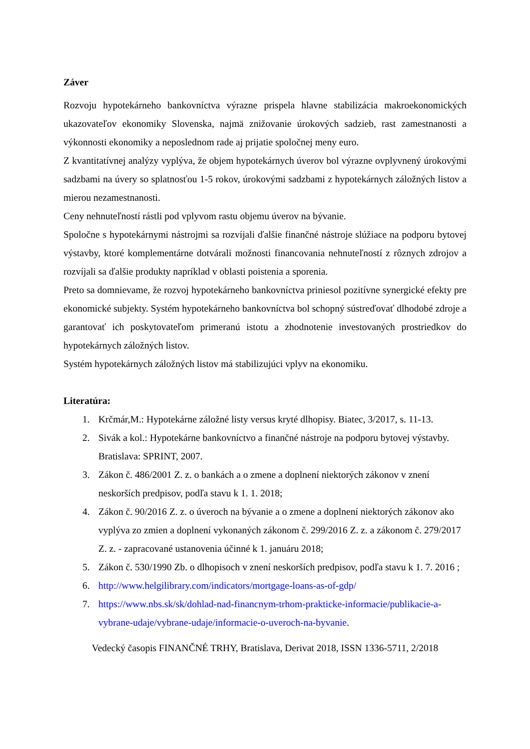Záver
Rozvoju hypotekárneho bankovníctva výrazne prispela hlavne stabilizácia makroekonomických ukazovateľov ekonomiky Slovenska, najmä znižovanie úrokových sadzieb, rast zamestnanosti a výkonnosti ekonomiky a neposlednom rade aj prijatie spoločnej meny euro.
Z kvantitatívnej analýzy vyplýva, že objem hypotekárnych úverov bol výrazne ovplyvnený úrokovými sadzbami na úvery so splatnosťou 1-5 rokov, úrokovými sadzbami z hypotekárnych záložných listov a mierou nezamestnanosti.
Ceny nehnuteľností rástli pod vplyvom rastu objemu úverov na bývanie.
Spoločne s hypotekárnymi nástrojmi sa rozvíjali ďalšie finančné nástroje slúžiace na podporu bytovej výstavby, ktoré komplementárne dotvárali možnosti financovania nehnuteľností z rôznych zdrojov a rozvíjali sa ďalšie produkty napríklad v oblasti poistenia a sporenia.
Preto sa domnievame, že rozvoj hypotekárneho bankovníctva priniesol pozitívne synergické efekty pre ekonomické subjekty. Systém hypotekárneho bankovníctva bol schopný sústreďovať dlhodobé zdroje a garantovať ich poskytovateľom primeranú istotu a zhodnotenie investovaných prostriedkov do hypotekárnych záložných listov.
Systém hypotekárnych záložných listov má stabilizujúci vplyv na ekonomiku.
Literatúra:
1. Krčmár,M.: Hypotekárne záložné listy versus kryté dlhopisy. Biatec, 3/2017, s. 11-13.
2. Sivák a kol.: Hypotekárne bankovníctvo a finančné nástroje na podporu bytovej výstavby. Bratislava: SPRINT, 2007.
3. Zákon č. 486/2001 Z. z. o bankách a o zmene a doplnení niektorých zákonov v znení neskorších predpisov, podľa stavu k 1. 1. 2018;
4. Zákon č. 90/2016 Z. z. o úveroch na bývanie a o zmene a doplnení niektorých zákonov ako vyplýva zo zmien a doplnení vykonaných zákonom č. 299/2016 Z. z. a zákonom č. 279/2017 Z. z. - zapracované ustanovenia účinné k 1. januáru 2018;
5. Zákon č. 530/1990 Zb. o dlhopisoch v znení neskorších predpisov, podľa stavu k 1. 7. 2016 ;
6. http://www.helgilibrary.com/indicators/mortgage-loans-as-of-gdp/
7. https://www.nbs.sk/sk/dohlad-nad-financnym-trhom-prakticke-informacie/publikacie-a-vybrane-udaje/vybrane-udaje/informacie-o-uveroch-na-byvanie.
Vedecký časopis FINANČNÉ TRHY, Bratislava, Derivat 2018, ISSN 1336-5711, 2/2018